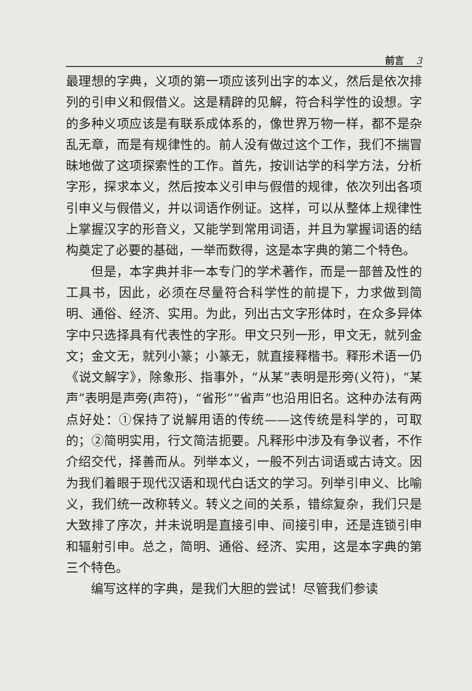前言 3
最理想的字典，义项的第一项应该列出字的本义，然后是依次排列的引申义和假借义。这是精辟的见解，符合科学性的设想。字的多种义项应该是有联系成体系的，像世界万物一样，都不是杂乱无章，而是有规律性的。前人没有做过这个工作，我们不揣冒昧地做了这项探索性的工作。首先，按训诂学的科学方法，分析字形，探求本义，然后按本义引申与假借的规律，依次列出各项引申义与假借义，并以词语作例证。这样，可以从整体上规律性上掌握汉字的形音义，又能学到常用词语，并且为掌握词语的结构奠定了必要的基础，一举而数得，这是本字典的第二个特色。
但是，本字典并非一本专门的学术著作，而是一部普及性的工具书，因此，必须在尽量符合科学性的前提下，力求做到简明、通俗、经济、实用。为此，列出古文字形体时，在众多异体字中只选择具有代表性的字形。甲文只列一形，甲文无，就列金文；金文无，就列小篆；小篆无，就直接释楷书。释形术语一仍《说文解字》，除象形、指事外，“从某”表明是形旁(义符)，“某声”表明是声旁(声符)，“省形”“省声”也沿用旧名。这种办法有两点好处：①保持了说解用语的传统——这传统是科学的，可取的；②简明实用，行文简洁扼要。凡释形中涉及有争议者，不作介绍交代，择善而从。列举本义，一般不列古词语或古诗文。因为我们着眼于现代汉语和现代白话文的学习。列举引申义、比喻义，我们统一改称转义。转义之间的关系，错综复杂，我们只是大致排了序次，并未说明是直接引申、间接引申，还是连锁引申和辐射引申。总之，简明、通俗、经济、实用，这是本字典的第三个特色。
编写这样的字典，是我们大胆的尝试！尽管我们参读